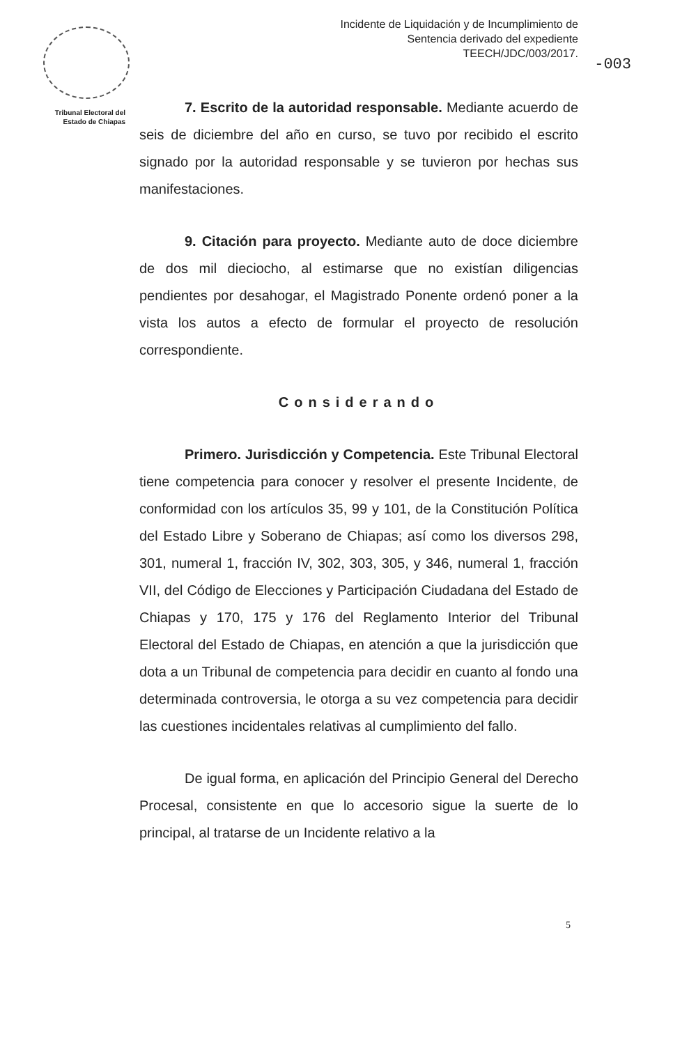Tribunal Electoral del
Estado de Chiapas
Incidente de Liquidación y de Incumplimiento de
Sentencia derivado del expediente
TEECH/JDC/003/2017.
-003
7. Escrito de la autoridad responsable. Mediante acuerdo de seis de diciembre del año en curso, se tuvo por recibido el escrito signado por la autoridad responsable y se tuvieron por hechas sus manifestaciones.
9. Citación para proyecto. Mediante auto de doce diciembre de dos mil dieciocho, al estimarse que no existían diligencias pendientes por desahogar, el Magistrado Ponente ordenó poner a la vista los autos a efecto de formular el proyecto de resolución correspondiente.
Considerando
Primero. Jurisdicción y Competencia. Este Tribunal Electoral tiene competencia para conocer y resolver el presente Incidente, de conformidad con los artículos 35, 99 y 101, de la Constitución Política del Estado Libre y Soberano de Chiapas; así como los diversos 298, 301, numeral 1, fracción IV, 302, 303, 305, y 346, numeral 1, fracción VII, del Código de Elecciones y Participación Ciudadana del Estado de Chiapas y 170, 175 y 176 del Reglamento Interior del Tribunal Electoral del Estado de Chiapas, en atención a que la jurisdicción que dota a un Tribunal de competencia para decidir en cuanto al fondo una determinada controversia, le otorga a su vez competencia para decidir las cuestiones incidentales relativas al cumplimiento del fallo.
De igual forma, en aplicación del Principio General del Derecho Procesal, consistente en que lo accesorio sigue la suerte de lo principal, al tratarse de un Incidente relativo a la
5